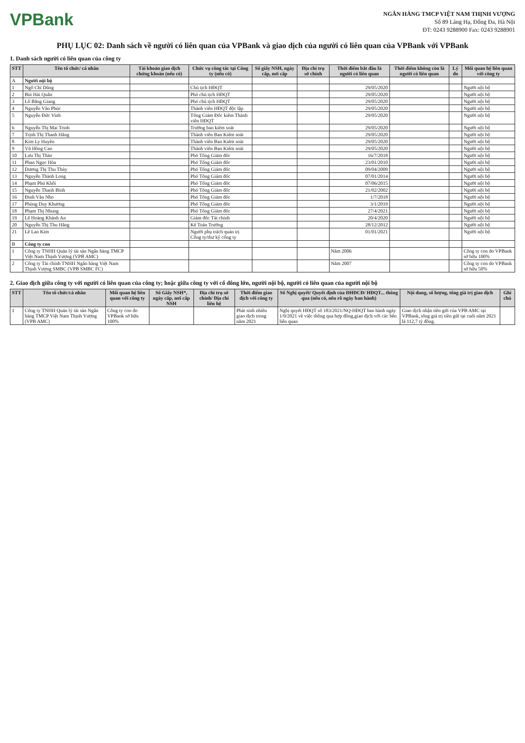VPBank
NGÂN HÀNG TMCP VIỆT NAM THỊNH VƯỢNG
Số 89 Láng Hạ, Đống Đa, Hà Nội
ĐT: 0243 9288900 Fax: 0243 9288901
PHỤ LỤC 02: Danh sách về người có liên quan của VPBank và giao dịch của người có liên quan của VPBank với VPBank
1. Danh sách người có liên quan của công ty
| STT | Tên tổ chức/ cá nhân | Tài khoản giao dịch chứng khoán (nếu có) | Chức vụ công tác tại Công ty (nếu có) | Số giấy NSH, ngày cấp, nơi cấp | Địa chỉ trụ sở chính | Thời điểm bắt đầu là người có liên quan | Thời điểm không còn là người có liên quan | Lý do | Mối quan hệ liên quan với công ty |
| --- | --- | --- | --- | --- | --- | --- | --- | --- | --- |
| A | Người nội bộ | | | | | | | | |
| 1 | Ngô Chí Dũng | | Chủ tịch HĐQT | | | 29/05/2020 | | | Người nội bộ |
| 2 | Bùi Hải Quân | | Phó chủ tịch HĐQT | | | 29/05/2020 | | | Người nội bộ |
| 3 | Lô Bằng Giang | | Phó chủ tịch HĐQT | | | 29/05/2020 | | | Người nội bộ |
| 4 | Nguyễn Văn Phúc | | Thành viên HĐQT độc lập | | | 29/05/2020 | | | Người nội bộ |
| 5 | Nguyễn Đức Vinh | | Tổng Giám Đốc kiêm Thành viên HĐQT | | | 29/05/2020 | | | Người nội bộ |
| 6 | Nguyễn Thị Mai Trinh | | Trưởng ban kiểm soát | | | 29/05/2020 | | | Người nội bộ |
| 7 | Trịnh Thị Thanh Hằng | | Thành viên Ban Kiểm soát | | | 29/05/2020 | | | Người nội bộ |
| 8 | Kim Ly Huyền | | Thành viên Ban Kiểm soát | | | 29/05/2020 | | | Người nội bộ |
| 9 | Vũ Hồng Cao | | Thành viên Ban Kiểm soát | | | 29/05/2020 | | | Người nội bộ |
| 10 | Lưu Thị Thảo | | Phó Tổng Giám đốc | | | 16/7/2018 | | | Người nội bộ |
| 11 | Phan Ngọc Hòa | | Phó Tổng Giám đốc | | | 23/01/2010 | | | Người nội bộ |
| 12 | Dương Thị Thu Thủy | | Phó Tổng Giám đốc | | | 09/04/2009 | | | Người nội bộ |
| 13 | Nguyễn Thành Long | | Phó Tổng Giám đốc | | | 07/01/2014 | | | Người nội bộ |
| 14 | Phạm Phú Khôi | | Phó Tổng Giám đốc | | | 07/06/2015 | | | Người nội bộ |
| 15 | Nguyễn Thanh Bình | | Phó Tổng Giám đốc | | | 21/02/2002 | | | Người nội bộ |
| 16 | Đinh Văn Nho | | Phó Tổng Giám đốc | | | 1/7/2018 | | | Người nội bộ |
| 17 | Phùng Duy Khương | | Phó Tổng Giám đốc | | | 3/1/2019 | | | Người nội bộ |
| 18 | Phạm Thị Nhung | | Phó Tổng Giám đốc | | | 27/4/2021 | | | Người nội bộ |
| 19 | Lê Hoàng Khánh An | | Giám đốc Tài chính | | | 20/4/2020 | | | Người nội bộ |
| 20 | Nguyễn Thị Thu Hằng | | Kế Toán Trưởng | | | 28/12/2012 | | | Người nội bộ |
| 21 | Lê Lan Kim | | Người phụ trách quản trị Công ty/thư ký công ty | | | 01/01/2021 | | | Người nội bộ |
| B | Công ty con | | | | | | | | |
| 1 | Công ty TNHH Quản lý tài sản Ngân hàng TMCP Việt Nam Thịnh Vượng (VPB AMC) | | | | | Năm 2006 | | | Công ty con do VPBank sở hữu 100% |
| 2 | Công ty Tài chính TNHH Ngân hàng Việt Nam Thịnh Vượng SMBC (VPB SMBC FC) | | | | | Năm 2007 | | | Công ty con do VPBank sở hữu 50% |
2. Giao dịch giữa công ty với người có liên quan của công ty; hoặc giữa công ty với cổ đông lớn, người nội bộ, người có liên quan của người nội bộ
| STT | Tên tổ chức/cá nhân | Mối quan hệ liên quan với công ty | Số Giấy NSH*, ngày cấp, nơi cấp NSH | Địa chỉ trụ sở chính/ Địa chỉ liên hệ | Thời điểm giao dịch với công ty | Số Nghị quyết/ Quyết định của ĐHĐCĐ/ HĐQT... thông qua (nếu có, nêu rõ ngày ban hành) | Nội dung, số lượng, tổng giá trị giao dịch | Ghi chú |
| --- | --- | --- | --- | --- | --- | --- | --- | --- |
| 1 | Công ty TNHH Quản lý tài sản Ngân hàng TMCP Việt Nam Thịnh Vượng (VPB AMC) | Công ty con do VPBank sở hữu 100% | | | Phát sinh nhiều giao dịch trong năm 2021 | Nghị quyết HĐQT số 183/2021/NQ-HĐQT ban hành ngày 1/9/2021 về việc thông qua hợp đồng,giao dịch với các bên liên quan | Giao dịch nhận tiền gửi của VPB AMC tại VPBank, tổng giá trị tiền gửi tại cuối năm 2021 là 112,7 tỷ đồng. | |